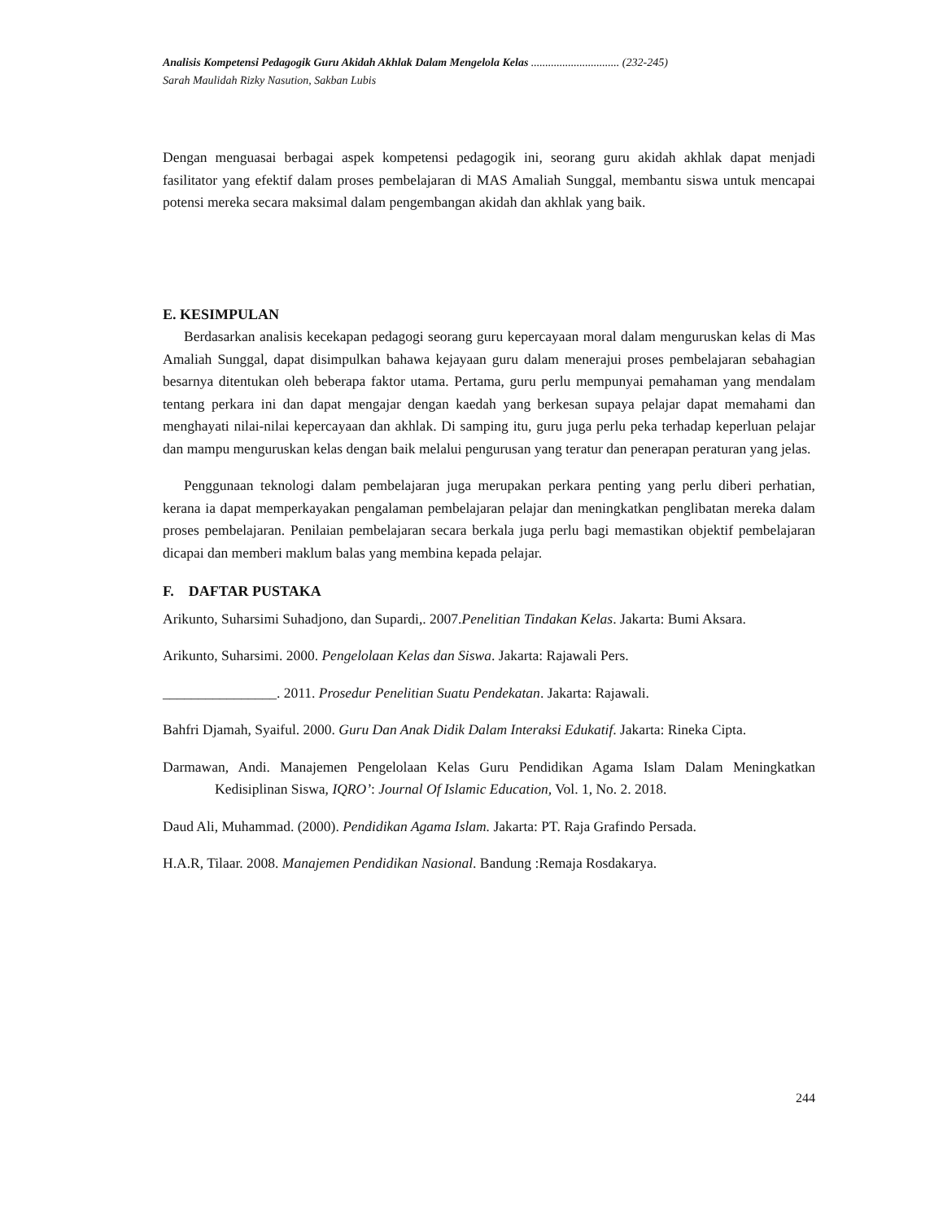Analisis Kompetensi Pedagogik Guru Akidah Akhlak Dalam Mengelola Kelas ............................... (232-245)
Sarah Maulidah Rizky Nasution, Sakban Lubis
Dengan menguasai berbagai aspek kompetensi pedagogik ini, seorang guru akidah akhlak dapat menjadi fasilitator yang efektif dalam proses pembelajaran di MAS Amaliah Sunggal, membantu siswa untuk mencapai potensi mereka secara maksimal dalam pengembangan akidah dan akhlak yang baik.
E. KESIMPULAN
Berdasarkan analisis kecekapan pedagogi seorang guru kepercayaan moral dalam menguruskan kelas di Mas Amaliah Sunggal, dapat disimpulkan bahawa kejayaan guru dalam menerajui proses pembelajaran sebahagian besarnya ditentukan oleh beberapa faktor utama. Pertama, guru perlu mempunyai pemahaman yang mendalam tentang perkara ini dan dapat mengajar dengan kaedah yang berkesan supaya pelajar dapat memahami dan menghayati nilai-nilai kepercayaan dan akhlak. Di samping itu, guru juga perlu peka terhadap keperluan pelajar dan mampu menguruskan kelas dengan baik melalui pengurusan yang teratur dan penerapan peraturan yang jelas.
Penggunaan teknologi dalam pembelajaran juga merupakan perkara penting yang perlu diberi perhatian, kerana ia dapat memperkayakan pengalaman pembelajaran pelajar dan meningkatkan penglibatan mereka dalam proses pembelajaran. Penilaian pembelajaran secara berkala juga perlu bagi memastikan objektif pembelajaran dicapai dan memberi maklum balas yang membina kepada pelajar.
F. DAFTAR PUSTAKA
Arikunto, Suharsimi Suhadjono, dan Supardi,. 2007.Penelitian Tindakan Kelas. Jakarta: Bumi Aksara.
Arikunto, Suharsimi. 2000. Pengelolaan Kelas dan Siswa. Jakarta: Rajawali Pers.
________________. 2011. Prosedur Penelitian Suatu Pendekatan. Jakarta: Rajawali.
Bahfri Djamah, Syaiful. 2000. Guru Dan Anak Didik Dalam Interaksi Edukatif. Jakarta: Rineka Cipta.
Darmawan, Andi. Manajemen Pengelolaan Kelas Guru Pendidikan Agama Islam Dalam Meningkatkan Kedisiplinan Siswa, IQRO’: Journal Of Islamic Education, Vol. 1, No. 2. 2018.
Daud Ali, Muhammad. (2000). Pendidikan Agama Islam. Jakarta: PT. Raja Grafindo Persada.
H.A.R, Tilaar. 2008. Manajemen Pendidikan Nasional. Bandung :Remaja Rosdakarya.
244